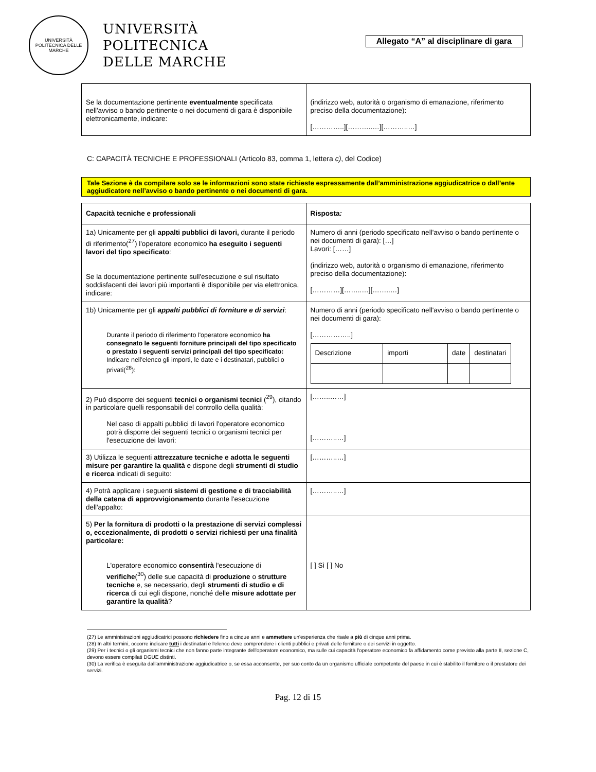UNIVERSITÀ POLITECNICA DELLE MARCHE
UNIVERSITÀ
POLITECNICA
DELLE MARCHE
Allegato “A” al disciplinare di gara
| Se la documentazione pertinente eventualmente specificata nell'avviso o bando pertinente o nei documenti di gara è disponibile elettronicamente, indicare: | (indirizzo web, autorità o organismo di emanazione, riferimento preciso della documentazione): […………..][………..…][………..…] |
C: CAPACITÀ TECNICHE E PROFESSIONALI (Articolo 83, comma 1, lettera c), del Codice)
Tale Sezione è da compilare solo se le informazioni sono state richieste espressamente dall’amministrazione aggiudicatrice o dall’ente aggiudicatore nell’avviso o bando pertinente o nei documenti di gara.
| Capacità tecniche e professionali | Risposta : |
| 1a) Unicamente per gli appalti pubblici di lavori, durante il periodo di riferimento(<sup>27</sup>) l'operatore economico ha eseguito i seguenti lavori del tipo specificato : Se la documentazione pertinente sull'esecuzione e sul risultato soddisfacenti dei lavori più importanti è disponibile per via elettronica, indicare: | Numero di anni (periodo specificato nell'avviso o bando pertinente o nei documenti di gara): […] Lavori: [……] (indirizzo web, autorità o organismo di emanazione, riferimento preciso della documentazione): […………][……..…][……..…] |
| 1b) Unicamente per gli appalti pubblici di forniture e di servizi : Durante il periodo di riferimento l'operatore economico ha consegnato le seguenti forniture principali del tipo specificato o prestato i seguenti servizi principali del tipo specificato: Indicare nell'elenco gli importi, le date e i destinatari, pubblici o privati(<sup>28</sup>): | Numero di anni (periodo specificato nell'avviso o bando pertinente o nei documenti di gara): [……………..] / Descrizione / importi / date / destinatari / |
| 2) Può disporre dei seguenti tecnici o organismi tecnici (<sup>29</sup>), citando in particolare quelli responsabili del controllo della qualità: Nel caso di appalti pubblici di lavori l'operatore economico potrà disporre dei seguenti tecnici o organismi tecnici per l'esecuzione dei lavori: | [……..……] [………..…] |
| 3) Utilizza le seguenti attrezzature tecniche e adotta le seguenti misure per garantire la qualità e dispone degli strumenti di studio e ricerca indicati di seguito: | [………..…] |
| 4) Potrà applicare i seguenti sistemi di gestione e di tracciabilità della catena di approvvigionamento durante l'esecuzione dell'appalto: | [………..…] |
| 5) Per la fornitura di prodotti o la prestazione di servizi complessi o, eccezionalmente, di prodotti o servizi richiesti per una finalità particolare: L'operatore economico consentirà l'esecuzione di verifiche (<sup>30</sup>) delle sue capacità di produzione o strutture tecniche e, se necessario, degli strumenti di studio e di ricerca di cui egli dispone, nonché delle misure adottate per garantire la qualità ? | [ ] Sì [ ] No |
(27) Le amministrazioni aggiudicatrici possono richiedere fino a cinque anni e ammettere un'esperienza che risale a più di cinque anni prima.
(28) In altri termini, occorre indicare tutti i destinatari e l'elenco deve comprendere i clienti pubblici e privati delle forniture o dei servizi in oggetto.
(29) Per i tecnici o gli organismi tecnici che non fanno parte integrante dell'operatore economico, ma sulle cui capacità l'operatore economico fa affidamento come previsto alla parte II, sezione C, devono essere compilati DGUE distinti.
(30) La verifica è eseguita dall'amministrazione aggiudicatrice o, se essa acconsente, per suo conto da un organismo ufficiale competente del paese in cui è stabilito il fornitore o il prestatore dei servizi.
Pag. 12 di 15